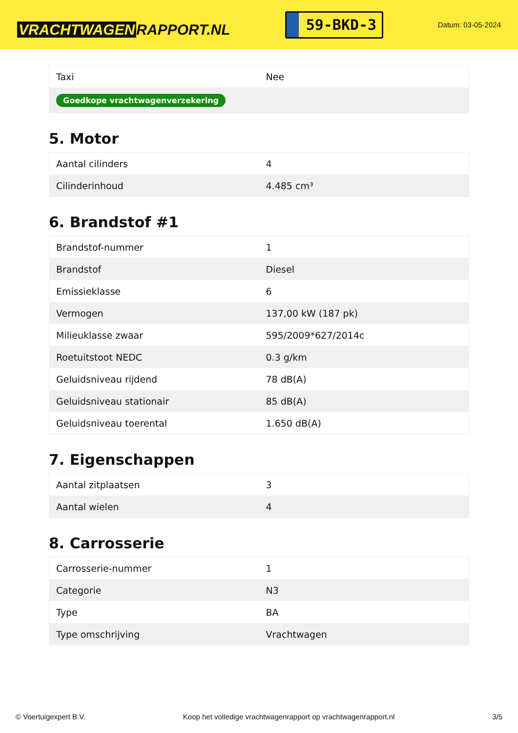VRACHTWAGEN RAPPORT.NL
59-BKD-3
Datum: 03-05-2024
| Taxi | Nee |
| Goedkope vrachtwagenverzekering | |
5. Motor
| Aantal cilinders | 4 |
| Cilinderinhoud | 4.485 cm³ |
6. Brandstof #1
| Brandstof-nummer | 1 |
| Brandstof | Diesel |
| Emissieklasse | 6 |
| Vermogen | 137,00 kW (187 pk) |
| Milieuklasse zwaar | 595/2009*627/2014c |
| Roetuitstoot NEDC | 0.3 g/km |
| Geluidsniveau rijdend | 78 dB(A) |
| Geluidsniveau stationair | 85 dB(A) |
| Geluidsniveau toerental | 1.650 dB(A) |
7. Eigenschappen
| Aantal zitplaatsen | 3 |
| Aantal wielen | 4 |
8. Carrosserie
| Carrosserie-nummer | 1 |
| Categorie | N3 |
| Type | BA |
| Type omschrijving | Vrachtwagen |
© Voertuigexpert B.V. Koop het volledige vrachtwagenrapport op vrachtwagenrapport.nl 3/5